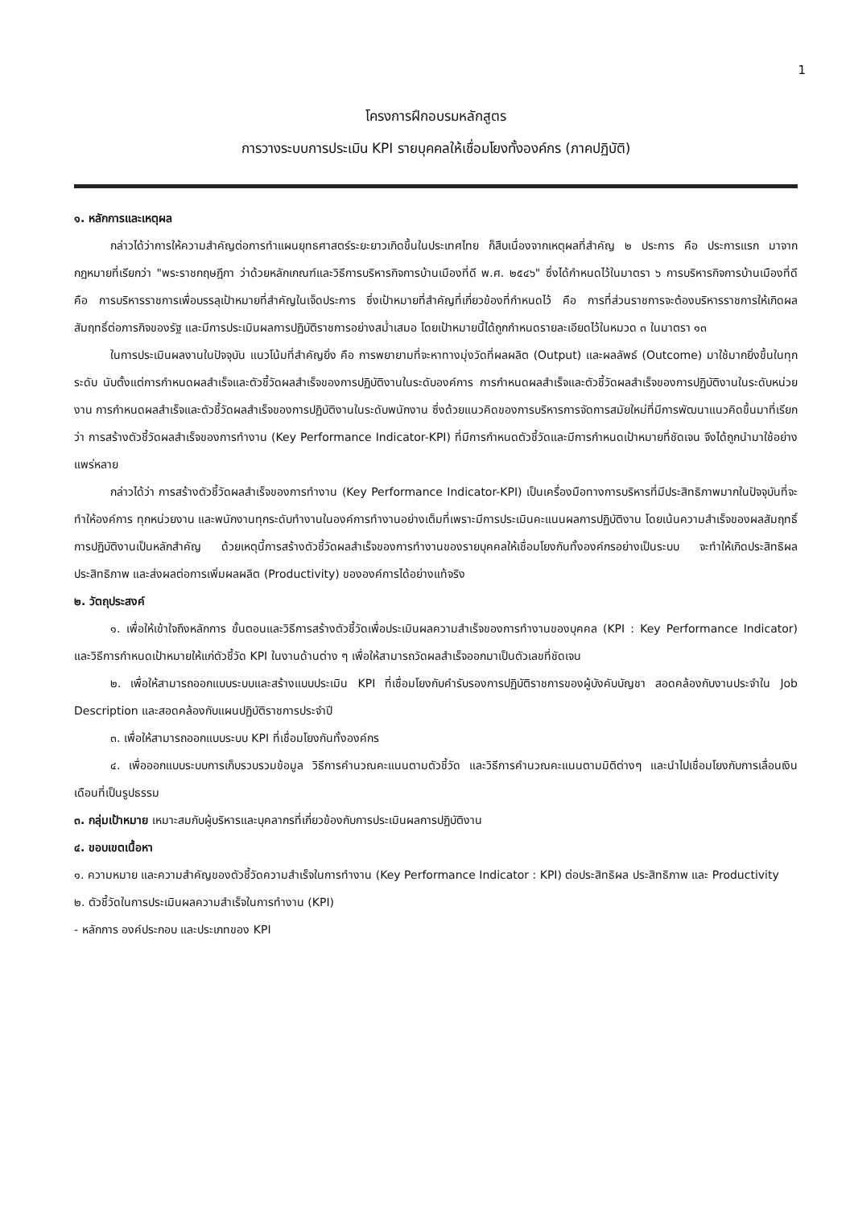1
โครงการฝึกอบรมหลักสูตร
การวางระบบการประเมิน KPI รายบุคคลให้เชื่อมโยงทั้งองค์กร (ภาคปฏิบัติ)
๑. หลักการและเหตุผล
กล่าวได้ว่าการให้ความสำคัญต่อการทำแผนยุทธศาสตร์ระยะยาวเกิดขึ้นในประเทศไทย ก็สืบเนื่องจากเหตุผลที่สำคัญ ๒ ประการ คือ ประการแรก มาจากกฎหมายที่เรียกว่า "พระราชกฤษฎีกา ว่าด้วยหลักเกณฑ์และวิธีการบริหารกิจการบ้านเมืองที่ดี พ.ศ. ๒๕๔๖" ซึ่งได้กำหนดไว้ในมาตรา ๖ การบริหารกิจการบ้านเมืองที่ดี คือ การบริหารราชการเพื่อบรรลุเป้าหมายที่สำคัญในเจ็ดประการ ซึ่งเป้าหมายที่สำคัญที่เกี่ยวข้องที่กำหนดไว้ คือ การที่ส่วนราชการจะต้องบริหารราชการให้เกิดผลสัมฤทธิ์ต่อภารกิจของรัฐ และมีการประเมินผลการปฏิบัติราชการอย่างสม่ำเสมอ โดยเป้าหมายนี้ได้ถูกกำหนดรายละเอียดไว้ในหมวด ๓ ในมาตรา ๑๓
ในการประเมินผลงานในปัจจุบัน แนวโน้มที่สำคัญยิ่ง คือ การพยายามที่จะหาทางมุ่งวัดที่ผลผลิต (Output) และผลลัพธ์ (Outcome) มาใช้มากยิ่งขึ้นในทุกระดับ นับตั้งแต่การกำหนดผลสำเร็จและตัวชี้วัดผลสำเร็จของการปฏิบัติงานในระดับองค์การ การกำหนดผลสำเร็จและตัวชี้วัดผลสำเร็จของการปฏิบัติงานในระดับหน่วยงาน การกำหนดผลสำเร็จและตัวชี้วัดผลสำเร็จของการปฏิบัติงานในระดับพนักงาน ซึ่งด้วยแนวคิดของการบริหารการจัดการสมัยใหม่ที่มีการพัฒนาแนวคิดขึ้นมาที่เรียกว่า การสร้างตัวชี้วัดผลสำเร็จของการทำงาน (Key Performance Indicator-KPI) ที่มีการกำหนดตัวชี้วัดและมีการกำหนดเป้าหมายที่ชัดเจน จึงได้ถูกนำมาใช้อย่างแพร่หลาย
กล่าวได้ว่า การสร้างตัวชี้วัดผลสำเร็จของการทำงาน (Key Performance Indicator-KPI) เป็นเครื่องมือทางการบริหารที่มีประสิทธิภาพมากในปัจจุบันที่จะทำให้องค์การ ทุกหน่วยงาน และพนักงานทุกระดับทำงานในองค์การทำงานอย่างเต็มที่เพราะมีการประเมินคะแนนผลการปฏิบัติงาน โดยเน้นความสำเร็จของผลสัมฤทธิ์การปฏิบัติงานเป็นหลักสำคัญ ด้วยเหตุนี้การสร้างตัวชี้วัดผลสำเร็จของการทำงานของรายบุคคลให้เชื่อมโยงกันทั้งองค์กรอย่างเป็นระบบ จะทำให้เกิดประสิทธิผล ประสิทธิภาพ และส่งผลต่อการเพิ่มผลผลิต (Productivity) ขององค์การได้อย่างแท้จริง
๒. วัตถุประสงค์
๑. เพื่อให้เข้าใจถึงหลักการ ขั้นตอนและวิธีการสร้างตัวชี้วัดเพื่อประเมินผลความสำเร็จของการทำงานของบุคคล (KPI : Key Performance Indicator) และวิธีการกำหนดเป้าหมายให้แก่ตัวชี้วัด KPI ในงานด้านต่าง ๆ เพื่อให้สามารถวัดผลสำเร็จออกมาเป็นตัวเลขที่ชัดเจน
๒. เพื่อให้สามารถออกแบบระบบและสร้างแบบประเมิน KPI ที่เชื่อมโยงกับคำรับรองการปฏิบัติราชการของผู้บังคับบัญชา สอดคล้องกับงานประจำใน Job Description และสอดคล้องกับแผนปฏิบัติราชการประจำปี
๓. เพื่อให้สามารถออกแบบระบบ KPI ที่เชื่อมโยงกันทั้งองค์กร
๔. เพื่อออกแบบระบบการเก็บรวบรวมข้อมูล วิธีการคำนวณคะแนนตามตัวชี้วัด และวิธีการคำนวณคะแนนตามมิติต่างๆ และนำไปเชื่อมโยงกับการเลื่อนเงินเดือนที่เป็นรูปธรรม
๓. กลุ่มเป้าหมาย เหมาะสมกับผู้บริหารและบุคลากรที่เกี่ยวข้องกับการประเมินผลการปฏิบัติงาน
๔. ขอบเขตเนื้อหา
๑. ความหมาย และความสำคัญของตัวชี้วัดความสำเร็จในการทำงาน (Key Performance Indicator : KPI) ต่อประสิทธิผล ประสิทธิภาพ และ Productivity
๒. ตัวชี้วัดในการประเมินผลความสำเร็จในการทำงาน (KPI)
- หลักการ องค์ประกอบ และประเภทของ KPI